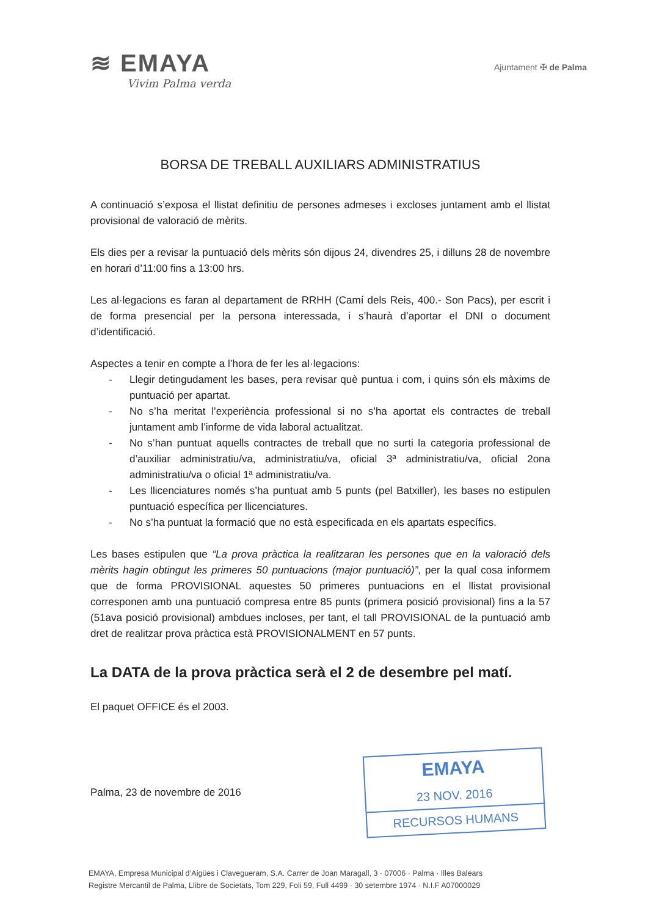≋ EMAYA
Vivim Palma verda
Ajuntament ✠ de Palma
BORSA DE TREBALL AUXILIARS ADMINISTRATIUS
A continuació s’exposa el llistat definitiu de persones admeses i excloses juntament amb el llistat provisional de valoració de mèrits.
Els dies per a revisar la puntuació dels mèrits són dijous 24, divendres 25, i dilluns 28 de novembre en horari d’11:00 fins a 13:00 hrs.
Les al·legacions es faran al departament de RRHH (Camí dels Reis, 400.- Son Pacs), per escrit i de forma presencial per la persona interessada, i s’haurà d’aportar el DNI o document d’identificació.
Aspectes a tenir en compte a l’hora de fer les al·legacions:
- Llegir detingudament les bases, pera revisar què puntua i com, i quins són els màxims de puntuació per apartat.
- No s’ha meritat l’experiència professional si no s’ha aportat els contractes de treball juntament amb l’informe de vida laboral actualitzat.
- No s’han puntuat aquells contractes de treball que no surti la categoria professional de d’auxiliar administratiu/va, administratiu/va, oficial 3ª administratiu/va, oficial 2ona administratiu/va o oficial 1ª administratiu/va.
- Les llicenciatures només s’ha puntuat amb 5 punts (pel Batxiller), les bases no estipulen puntuació específica per llicenciatures.
- No s’ha puntuat la formació que no està especificada en els apartats específics.
Les bases estipulen que “La prova pràctica la realitzaran les persones que en la valoració dels mèrits hagin obtingut les primeres 50 puntuacions (major puntuació)”, per la qual cosa informem que de forma PROVISIONAL aquestes 50 primeres puntuacions en el llistat provisional corresponen amb una puntuació compresa entre 85 punts (primera posició provisional) fins a la 57 (51ava posició provisional) ambdues incloses, per tant, el tall PROVISIONAL de la puntuació amb dret de realitzar prova pràctica està PROVISIONALMENT en 57 punts.
La DATA de la prova pràctica serà el 2 de desembre pel matí.
El paquet OFFICE és el 2003.
Palma, 23 de novembre de 2016
EMAYA
23 NOV. 2016
RECURSOS HUMANS
EMAYA, Empresa Municipal d’Aigües i Clavegueram, S.A. Carrer de Joan Maragall, 3 · 07006 · Palma · Illes Balears
Registre Mercantil de Palma, Llibre de Societats, Tom 229, Foli 59, Full 4499 · 30 setembre 1974 · N.I.F A07000029